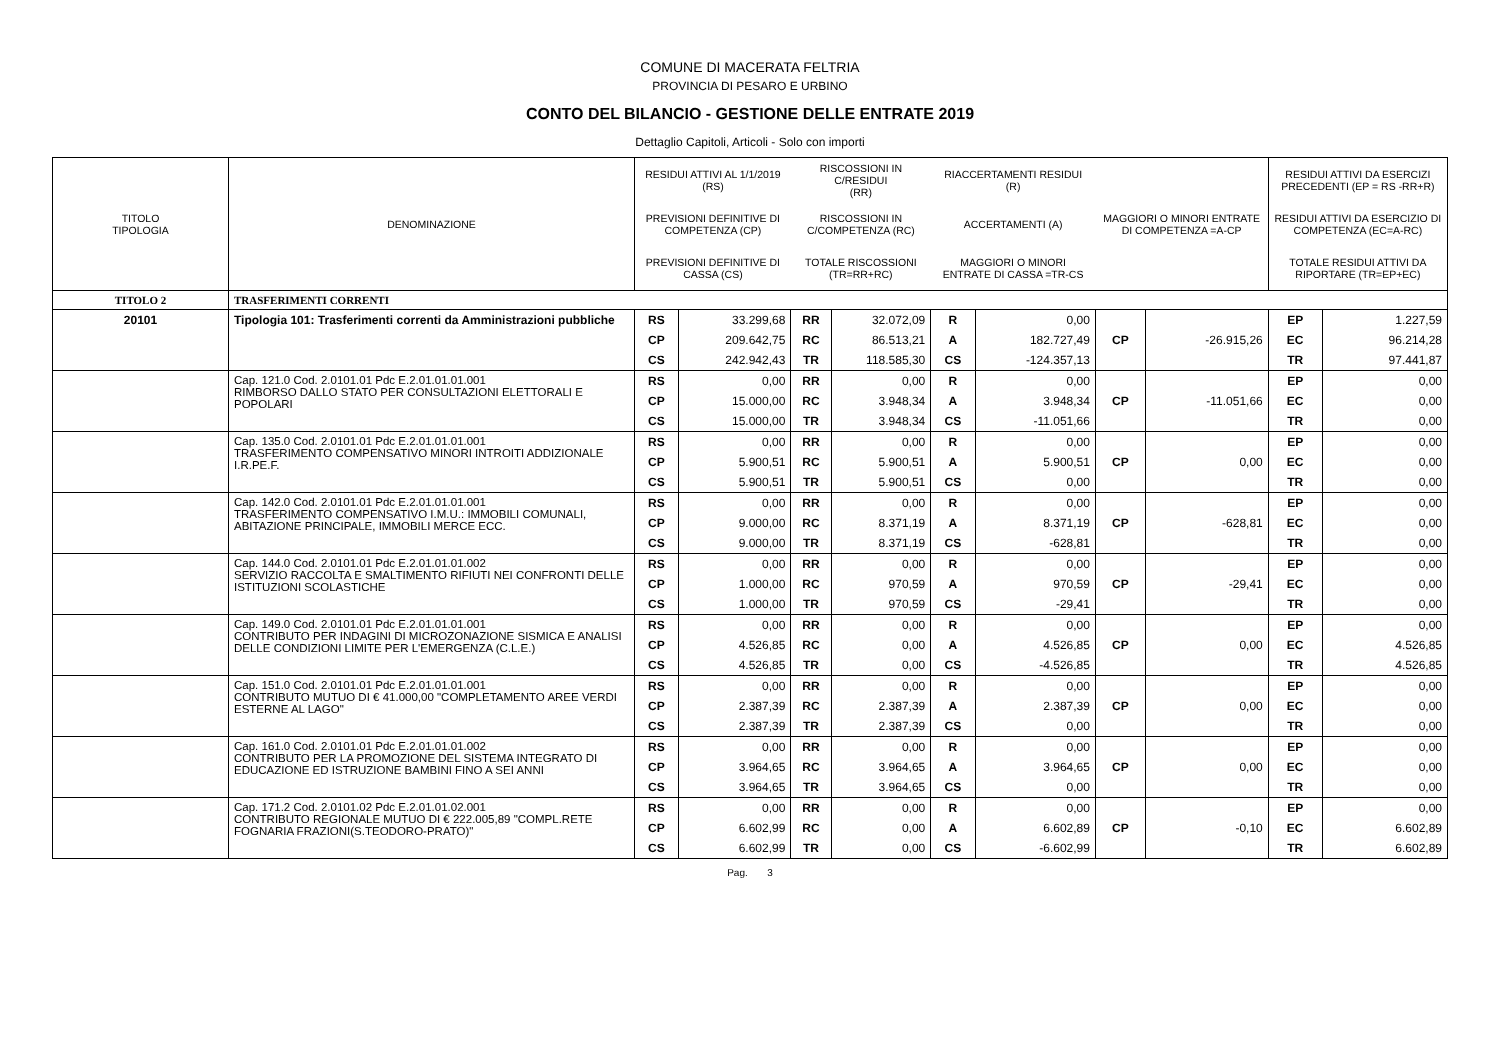COMUNE DI MACERATA FELTRIA
PROVINCIA DI PESARO E URBINO
CONTO DEL BILANCIO - GESTIONE DELLE ENTRATE 2019
Dettaglio Capitoli, Articoli - Solo con importi
| TITOLO TIPOLOGIA | DENOMINAZIONE | RESIDUI ATTIVI AL 1/1/2019 (RS) | | RISCOSSIONI IN C/RESIDUI (RR) | | RIACCERTAMENTI RESIDUI (R) | | | | RESIDUI ATTIVI DA ESERCIZI PRECEDENTI (EP = RS -RR+R) | |
| | | PREVISIONI DEFINITIVE DI COMPETENZA (CP) | | RISCOSSIONI IN C/COMPETENZA (RC) | | ACCERTAMENTI (A) | | MAGGIORI O MINORI ENTRATE DI COMPETENZA =A-CP | | RESIDUI ATTIVI DA ESERCIZIO DI COMPETENZA (EC=A-RC) | |
| | | PREVISIONI DEFINITIVE DI CASSA (CS) | | TOTALE RISCOSSIONI (TR=RR+RC) | | MAGGIORI O MINORI ENTRATE DI CASSA =TR-CS | | | | TOTALE RESIDUI ATTIVI DA RIPORTARE (TR=EP+EC) | |
| TITOLO 2 | TRASFERIMENTI CORRENTI | | | | | | | | | | |
| 20101 | Tipologia 101: Trasferimenti correnti da Amministrazioni pubbliche | RS | 33.299,68 | RR | 32.072,09 | R | 0,00 | | | EP | 1.227,59 |
| | | CP | 209.642,75 | RC | 86.513,21 | A | 182.727,49 | CP | -26.915,26 | EC | 96.214,28 |
| | | CS | 242.942,43 | TR | 118.585,30 | CS | -124.357,13 | | | TR | 97.441,87 |
| | Cap. 121.0 Cod. 2.0101.01 Pdc E.2.01.01.01.001 RIMBORSO DALLO STATO PER CONSULTAZIONI ELETTORALI E POPOLARI | RS | 0,00 | RR | 0,00 | R | 0,00 | | | EP | 0,00 |
| | | CP | 15.000,00 | RC | 3.948,34 | A | 3.948,34 | CP | -11.051,66 | EC | 0,00 |
| | | CS | 15.000,00 | TR | 3.948,34 | CS | -11.051,66 | | | TR | 0,00 |
| | Cap. 135.0 Cod. 2.0101.01 Pdc E.2.01.01.01.001 TRASFERIMENTO COMPENSATIVO MINORI INTROITI ADDIZIONALE I.R.PE.F. | RS | 0,00 | RR | 0,00 | R | 0,00 | | | EP | 0,00 |
| | | CP | 5.900,51 | RC | 5.900,51 | A | 5.900,51 | CP | 0,00 | EC | 0,00 |
| | | CS | 5.900,51 | TR | 5.900,51 | CS | 0,00 | | | TR | 0,00 |
| | Cap. 142.0 Cod. 2.0101.01 Pdc E.2.01.01.01.001 TRASFERIMENTO COMPENSATIVO I.M.U.: IMMOBILI COMUNALI, ABITAZIONE PRINCIPALE, IMMOBILI MERCE ECC. | RS | 0,00 | RR | 0,00 | R | 0,00 | | | EP | 0,00 |
| | | CP | 9.000,00 | RC | 8.371,19 | A | 8.371,19 | CP | -628,81 | EC | 0,00 |
| | | CS | 9.000,00 | TR | 8.371,19 | CS | -628,81 | | | TR | 0,00 |
| | Cap. 144.0 Cod. 2.0101.01 Pdc E.2.01.01.01.002 SERVIZIO RACCOLTA E SMALTIMENTO RIFIUTI NEI CONFRONTI DELLE ISTITUZIONI SCOLASTICHE | RS | 0,00 | RR | 0,00 | R | 0,00 | | | EP | 0,00 |
| | | CP | 1.000,00 | RC | 970,59 | A | 970,59 | CP | -29,41 | EC | 0,00 |
| | | CS | 1.000,00 | TR | 970,59 | CS | -29,41 | | | TR | 0,00 |
| | Cap. 149.0 Cod. 2.0101.01 Pdc E.2.01.01.01.001 CONTRIBUTO PER INDAGINI DI MICROZONAZIONE SISMICA E ANALISI DELLE CONDIZIONI LIMITE PER L'EMERGENZA (C.L.E.) | RS | 0,00 | RR | 0,00 | R | 0,00 | | | EP | 0,00 |
| | | CP | 4.526,85 | RC | 0,00 | A | 4.526,85 | CP | 0,00 | EC | 4.526,85 |
| | | CS | 4.526,85 | TR | 0,00 | CS | -4.526,85 | | | TR | 4.526,85 |
| | Cap. 151.0 Cod. 2.0101.01 Pdc E.2.01.01.01.001 CONTRIBUTO MUTUO DI € 41.000,00 "COMPLETAMENTO AREE VERDI ESTERNE AL LAGO" | RS | 0,00 | RR | 0,00 | R | 0,00 | | | EP | 0,00 |
| | | CP | 2.387,39 | RC | 2.387,39 | A | 2.387,39 | CP | 0,00 | EC | 0,00 |
| | | CS | 2.387,39 | TR | 2.387,39 | CS | 0,00 | | | TR | 0,00 |
| | Cap. 161.0 Cod. 2.0101.01 Pdc E.2.01.01.01.002 CONTRIBUTO PER LA PROMOZIONE DEL SISTEMA INTEGRATO DI EDUCAZIONE ED ISTRUZIONE BAMBINI FINO A SEI ANNI | RS | 0,00 | RR | 0,00 | R | 0,00 | | | EP | 0,00 |
| | | CP | 3.964,65 | RC | 3.964,65 | A | 3.964,65 | CP | 0,00 | EC | 0,00 |
| | | CS | 3.964,65 | TR | 3.964,65 | CS | 0,00 | | | TR | 0,00 |
| | Cap. 171.2 Cod. 2.0101.02 Pdc E.2.01.01.02.001 CONTRIBUTO REGIONALE MUTUO DI € 222.005,89 "COMPL.RETE FOGNARIA FRAZIONI(S.TEODORO-PRATO)" | RS | 0,00 | RR | 0,00 | R | 0,00 | | | EP | 0,00 |
| | | CP | 6.602,99 | RC | 0,00 | A | 6.602,89 | CP | -0,10 | EC | 6.602,89 |
| | | CS | 6.602,99 | TR | 0,00 | CS | -6.602,99 | | | TR | 6.602,89 |
Pag. 3